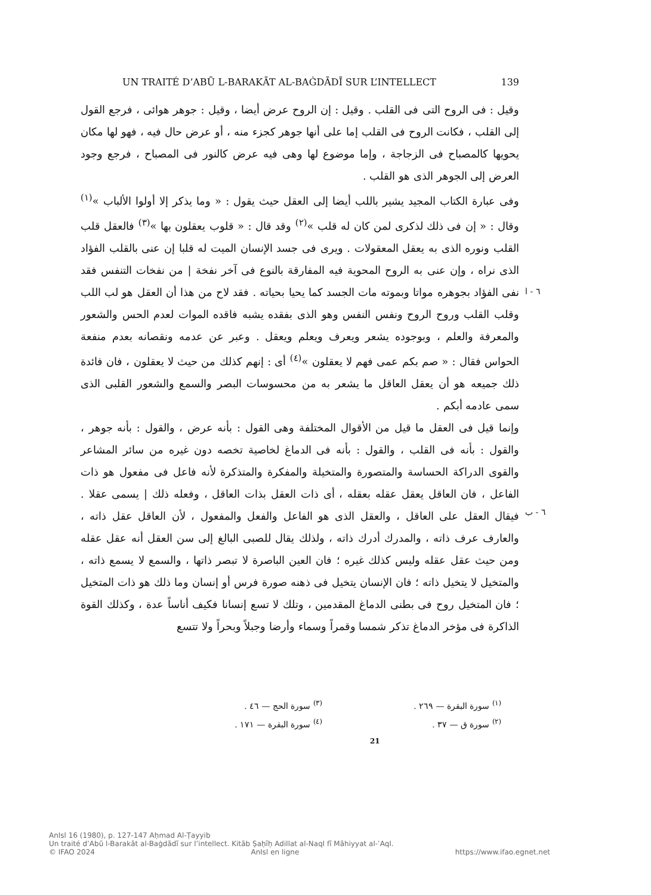UN TRAITÉ D’ABŪ L-BARAKĀT AL-BAĠDĀDĪ SUR L’INTELLECT 139
وقيل : فى الروح التى فى القلب . وقيل : إن الروح عرض أيضا ، وقيل : جوهر هوائى ، فرجع القول إلى القلب ، فكانت الروح فى القلب إما على أنها جوهر كجزء منه ، أو عرض حال فيه ، فهو لها مكان يحويها كالمصباح فى الزجاجة ، وإما موضوع لها وهى فيه عرض كالنور فى المصباح ، فرجع وجود العرض إلى الجوهر الذى هو القلب .
وفى عبارة الكتاب المجيد يشير باللب أيضا إلى العقل حيث يقول : « وما يذكر إلا أولوا الألباب »<sup>(١)</sup> وقال : « إن فى ذلك لذكرى لمن كان له قلب »<sup>(٢)</sup> وقد قال : « قلوب يعقلون بها »<sup>(٣)</sup> فالعقل قلب القلب ونوره الذى به يعقل المعقولات . ويرى فى جسد الإنسان الميت له قلبا إن عنى بالقلب الفؤاد الذى نراه ، وإن عنى به الروح المحوية فيه المفارقة بالنوع فى آخر نفخة | من نفخات التنفس فقد نفى الفؤاد بجوهره مواتا وبموته مات الجسد كما يحيا بحياته . فقد لاح من هذا أن العقل هو لب اللب وقلب القلب وروح الروح ونفس النفس وهو الذى بفقده يشبه فاقده الموات لعدم الحس والشعور والمعرفة والعلم ، وبوجوده يشعر ويعرف ويعلم ويعقل . وعبر عن عدمه ونقصانه بعدم منفعة الحواس فقال : « صم بكم عمى فهم لا يعقلون »<sup>(٤)</sup> أى : إنهم كذلك من حيث لا يعقلون ، فان فائدة ذلك جميعه هو أن يعقل العاقل ما يشعر به من محسوسات البصر والسمع والشعور القلبى الذى سمى عادمه أبكم .
وإنما قيل فى العقل ما قيل من الأقوال المختلفة وهى القول : بأنه عرض ، والقول : بأنه جوهر ، والقول : بأنه فى القلب ، والقول : بأنه فى الدماغ لخاصية تخصه دون غيره من سائر المشاعر والقوى الدراكة الحساسة والمتصورة والمتخيلة والمفكرة والمتذكرة لأنه فاعل فى مفعول هو ذات الفاعل ، فان العاقل يعقل عقله بعقله ، أى ذات العقل بذات العاقل ، وفعله ذلك | يسمى عقلا . فيقال العقل على العاقل ، والعقل الذى هو الفاعل والفعل والمفعول ، لأن العاقل عقل ذاته ، والعارف عرف ذاته ، والمدرك أدرك ذاته ، ولذلك يقال للصبى البالغ إلى سن العقل أنه عقل عقله ومن حيث عقل عقله وليس كذلك غيره ؛ فان العين الباصرة لا تبصر ذاتها ، والسمع لا يسمع ذاته ، والمتخيل لا يتخيل ذاته ؛ فان الإنسان يتخيل فى ذهنه صورة فرس أو إنسان وما ذلك هو ذات المتخيل ؛ فان المتخيل روح فى بطنى الدماغ المقدمين ، وتلك لا تسع إنسانا فكيف أناساً عدة ، وكذلك القوة الذاكرة فى مؤخر الدماغ تذكر شمسا وقمراً وسماء وأرضا وجبلاً وبحراً ولا تتسع
٦ - ا
٦ - ب
<sup>(١)</sup> سورة البقرة — ٢٦٩ .
<sup>(٢)</sup> سورة ق — ٣٧ .
<sup>(٣)</sup> سورة الحج — ٤٦ .
<sup>(٤)</sup> سورة البقرة — ١٧١ .
21
AnIsl 16 (1980), p. 127-147 Aḥmad Al-Ṭayyib
Un traité d’Abū l-Barakāt al-Baġdādī sur l’intellect. Kitāb Ṣaḥīḥ Adillat al-Naql fī Māhiyyat al-ʿAql.
© IFAO 2024 AnIsl en ligne https://www.ifao.egnet.net